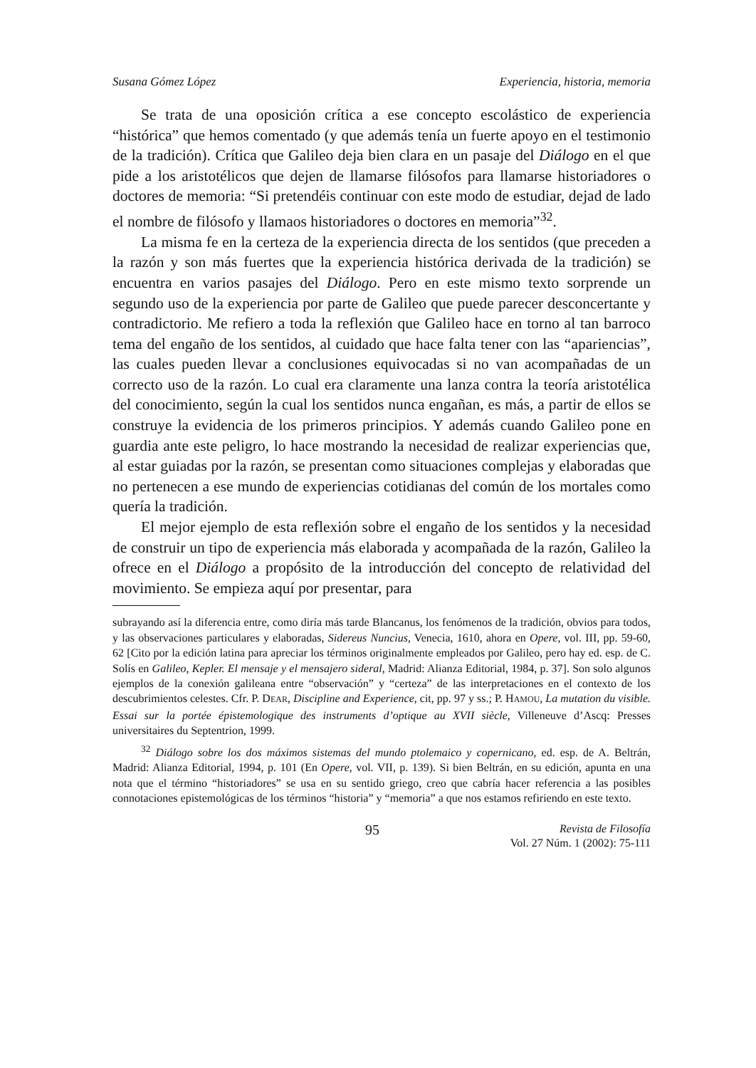Susana Gómez López Experiencia, historia, memoria
Se trata de una oposición crítica a ese concepto escolástico de experiencia “histórica” que hemos comentado (y que además tenía un fuerte apoyo en el testimonio de la tradición). Crítica que Galileo deja bien clara en un pasaje del Diálogo en el que pide a los aristotélicos que dejen de llamarse filósofos para llamarse historiadores o doctores de memoria: “Si pretendéis continuar con este modo de estudiar, dejad de lado el nombre de filósofo y llamaos historiadores o doctores en memoria”<sup>32</sup>.
La misma fe en la certeza de la experiencia directa de los sentidos (que preceden a la razón y son más fuertes que la experiencia histórica derivada de la tradición) se encuentra en varios pasajes del Diálogo. Pero en este mismo texto sorprende un segundo uso de la experiencia por parte de Galileo que puede parecer desconcertante y contradictorio. Me refiero a toda la reflexión que Galileo hace en torno al tan barroco tema del engaño de los sentidos, al cuidado que hace falta tener con las “apariencias”, las cuales pueden llevar a conclusiones equivocadas si no van acompañadas de un correcto uso de la razón. Lo cual era claramente una lanza contra la teoría aristotélica del conocimiento, según la cual los sentidos nunca engañan, es más, a partir de ellos se construye la evidencia de los primeros principios. Y además cuando Galileo pone en guardia ante este peligro, lo hace mostrando la necesidad de realizar experiencias que, al estar guiadas por la razón, se presentan como situaciones complejas y elaboradas que no pertenecen a ese mundo de experiencias cotidianas del común de los mortales como quería la tradición.
El mejor ejemplo de esta reflexión sobre el engaño de los sentidos y la necesidad de construir un tipo de experiencia más elaborada y acompañada de la razón, Galileo la ofrece en el Diálogo a propósito de la introducción del concepto de relatividad del movimiento. Se empieza aquí por presentar, para
subrayando así la diferencia entre, como diría más tarde Blancanus, los fenómenos de la tradición, obvios para todos, y las observaciones particulares y elaboradas, Sidereus Nuncius, Venecia, 1610, ahora en Opere, vol. III, pp. 59-60, 62 [Cito por la edición latina para apreciar los términos originalmente empleados por Galileo, pero hay ed. esp. de C. Solís en Galileo, Kepler. El mensaje y el mensajero sideral, Madrid: Alianza Editorial, 1984, p. 37]. Son solo algunos ejemplos de la conexión galileana entre “observación” y “certeza” de las interpretaciones en el contexto de los descubrimientos celestes. Cfr. P. DEAR, Discipline and Experience, cit, pp. 97 y ss.; P. HAMOU, La mutation du visible. Essai sur la portée épistemologique des instruments d’optique au XVII siècle, Villeneuve d’Ascq: Presses universitaires du Septentrion, 1999.
<sup>32</sup> Diálogo sobre los dos máximos sistemas del mundo ptolemaico y copernicano, ed. esp. de A. Beltrán, Madrid: Alianza Editorial, 1994, p. 101 (En Opere, vol. VII, p. 139). Si bien Beltrán, en su edición, apunta en una nota que el término “historiadores” se usa en su sentido griego, creo que cabría hacer referencia a las posibles connotaciones epistemológicas de los términos “historia” y “memoria” a que nos estamos refiriendo en este texto.
95
Revista de Filosofía
Vol. 27 Núm. 1 (2002): 75-111